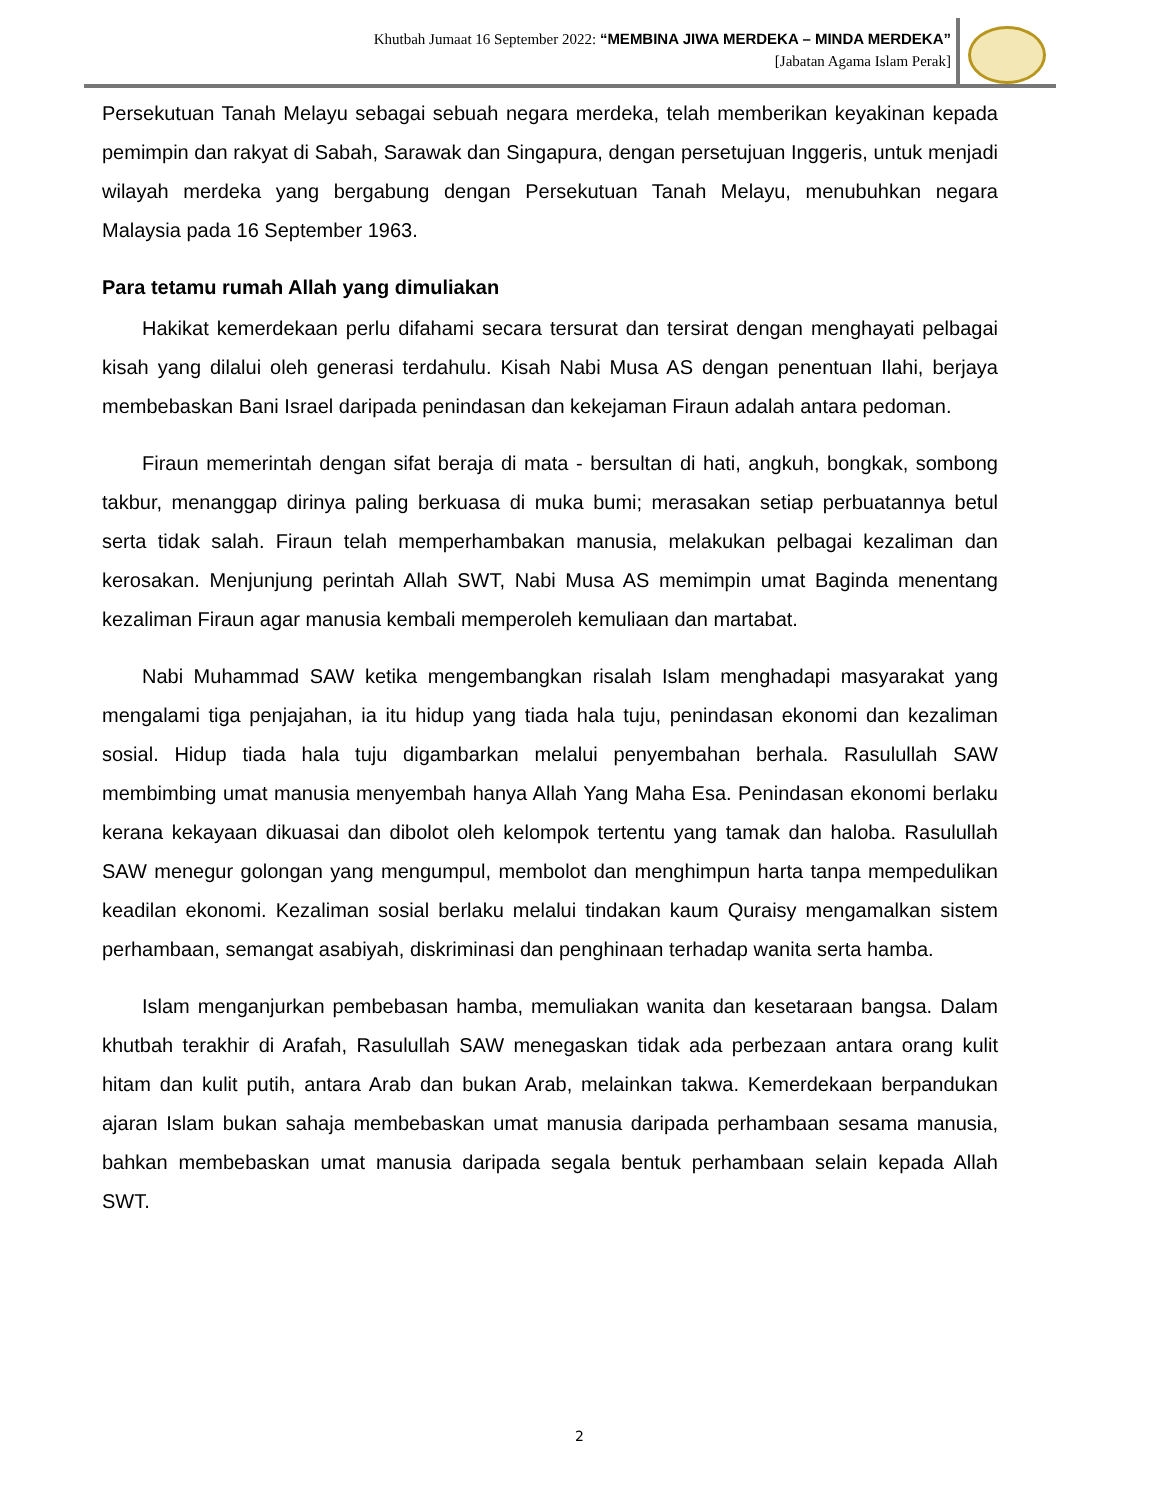Khutbah Jumaat 16 September 2022: “MEMBINA JIWA MERDEKA – MINDA MERDEKA”
[Jabatan Agama Islam Perak]
Persekutuan Tanah Melayu sebagai sebuah negara merdeka, telah memberikan keyakinan kepada pemimpin dan rakyat di Sabah, Sarawak dan Singapura, dengan persetujuan Inggeris, untuk menjadi wilayah merdeka yang bergabung dengan Persekutuan Tanah Melayu, menubuhkan negara Malaysia pada 16 September 1963.
Para tetamu rumah Allah yang dimuliakan
Hakikat kemerdekaan perlu difahami secara tersurat dan tersirat dengan menghayati pelbagai kisah yang dilalui oleh generasi terdahulu. Kisah Nabi Musa AS dengan penentuan Ilahi, berjaya membebaskan Bani Israel daripada penindasan dan kekejaman Firaun adalah antara pedoman.
Firaun memerintah dengan sifat beraja di mata - bersultan di hati, angkuh, bongkak, sombong takbur, menanggap dirinya paling berkuasa di muka bumi; merasakan setiap perbuatannya betul serta tidak salah. Firaun telah memperhambakan manusia, melakukan pelbagai kezaliman dan kerosakan. Menjunjung perintah Allah SWT, Nabi Musa AS memimpin umat Baginda menentang kezaliman Firaun agar manusia kembali memperoleh kemuliaan dan martabat.
Nabi Muhammad SAW ketika mengembangkan risalah Islam menghadapi masyarakat yang mengalami tiga penjajahan, ia itu hidup yang tiada hala tuju, penindasan ekonomi dan kezaliman sosial. Hidup tiada hala tuju digambarkan melalui penyembahan berhala. Rasulullah SAW membimbing umat manusia menyembah hanya Allah Yang Maha Esa. Penindasan ekonomi berlaku kerana kekayaan dikuasai dan dibolot oleh kelompok tertentu yang tamak dan haloba. Rasulullah SAW menegur golongan yang mengumpul, membolot dan menghimpun harta tanpa mempedulikan keadilan ekonomi. Kezaliman sosial berlaku melalui tindakan kaum Quraisy mengamalkan sistem perhambaan, semangat asabiyah, diskriminasi dan penghinaan terhadap wanita serta hamba.
Islam menganjurkan pembebasan hamba, memuliakan wanita dan kesetaraan bangsa. Dalam khutbah terakhir di Arafah, Rasulullah SAW menegaskan tidak ada perbezaan antara orang kulit hitam dan kulit putih, antara Arab dan bukan Arab, melainkan takwa. Kemerdekaan berpandukan ajaran Islam bukan sahaja membebaskan umat manusia daripada perhambaan sesama manusia, bahkan membebaskan umat manusia daripada segala bentuk perhambaan selain kepada Allah SWT.
2